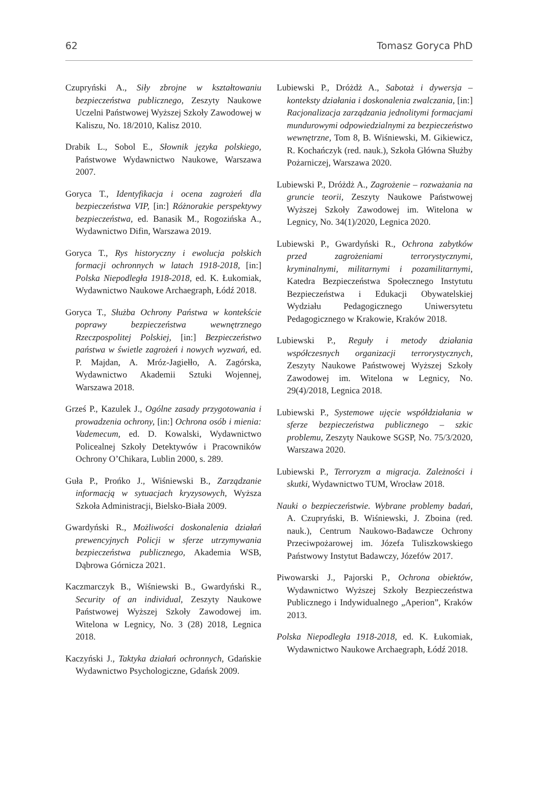62 Tomasz Goryca PhD
Czupryński A., Siły zbrojne w kształtowaniu bezpieczeństwa publicznego, Zeszyty Naukowe Uczelni Państwowej Wyższej Szkoły Zawodowej w Kaliszu, No. 18/2010, Kalisz 2010.
Drabik L., Sobol E., Słownik języka polskiego, Państwowe Wydawnictwo Naukowe, Warszawa 2007.
Goryca T., Identyfikacja i ocena zagrożeń dla bezpieczeństwa VIP, [in:] Różnorakie perspektywy bezpieczeństwa, ed. Banasik M., Rogozińska A., Wydawnictwo Difin, Warszawa 2019.
Goryca T., Rys historyczny i ewolucja polskich formacji ochronnych w latach 1918-2018, [in:] Polska Niepodległa 1918-2018, ed. K. Łukomiak, Wydawnictwo Naukowe Archaegraph, Łódź 2018.
Goryca T., Służba Ochrony Państwa w kontekście poprawy bezpieczeństwa wewnętrznego Rzeczpospolitej Polskiej, [in:] Bezpieczeństwo państwa w świetle zagrożeń i nowych wyzwań, ed. P. Majdan, A. Mróz-Jagiełło, A. Zagórska, Wydawnictwo Akademii Sztuki Wojennej, Warszawa 2018.
Grześ P., Kazulek J., Ogólne zasady przygotowania i prowadzenia ochrony, [in:] Ochrona osób i mienia: Vademecum, ed. D. Kowalski, Wydawnictwo Policealnej Szkoły Detektywów i Pracowników Ochrony O’Chikara, Lublin 2000, s. 289.
Guła P., Prońko J., Wiśniewski B., Zarządzanie informacją w sytuacjach kryzysowych, Wyższa Szkoła Administracji, Bielsko-Biała 2009.
Gwardyński R., Możliwości doskonalenia działań prewencyjnych Policji w sferze utrzymywania bezpieczeństwa publicznego, Akademia WSB, Dąbrowa Górnicza 2021.
Kaczmarczyk B., Wiśniewski B., Gwardyński R., Security of an individual, Zeszyty Naukowe Państwowej Wyższej Szkoły Zawodowej im. Witelona w Legnicy, No. 3 (28) 2018, Legnica 2018.
Kaczyński J., Taktyka działań ochronnych, Gdańskie Wydawnictwo Psychologiczne, Gdańsk 2009.
Lubiewski P., Dróżdż A., Sabotaż i dywersja – konteksty działania i doskonalenia zwalczania, [in:] Racjonalizacja zarządzania jednolitymi formacjami mundurowymi odpowiedzialnymi za bezpieczeństwo wewnętrzne, Tom 8, B. Wiśniewski, M. Gikiewicz, R. Kochańczyk (red. nauk.), Szkoła Główna Służby Pożarniczej, Warszawa 2020.
Lubiewski P., Dróżdż A., Zagrożenie – rozważania na gruncie teorii, Zeszyty Naukowe Państwowej Wyższej Szkoły Zawodowej im. Witelona w Legnicy, No. 34(1)/2020, Legnica 2020.
Lubiewski P., Gwardyński R., Ochrona zabytków przed zagrożeniami terrorystycznymi, kryminalnymi, militarnymi i pozamilitarnymi, Katedra Bezpieczeństwa Społecznego Instytutu Bezpieczeństwa i Edukacji Obywatelskiej Wydziału Pedagogicznego Uniwersytetu Pedagogicznego w Krakowie, Kraków 2018.
Lubiewski P., Reguły i metody działania współczesnych organizacji terrorystycznych, Zeszyty Naukowe Państwowej Wyższej Szkoły Zawodowej im. Witelona w Legnicy, No. 29(4)/2018, Legnica 2018.
Lubiewski P., Systemowe ujęcie współdziałania w sferze bezpieczeństwa publicznego – szkic problemu, Zeszyty Naukowe SGSP, No. 75/3/2020, Warszawa 2020.
Lubiewski P., Terroryzm a migracja. Zależności i skutki, Wydawnictwo TUM, Wrocław 2018.
Nauki o bezpieczeństwie. Wybrane problemy badań, A. Czupryński, B. Wiśniewski, J. Zboina (red. nauk.), Centrum Naukowo-Badawcze Ochrony Przeciwpożarowej im. Józefa Tuliszkowskiego Państwowy Instytut Badawczy, Józefów 2017.
Piwowarski J., Pajorski P., Ochrona obiektów, Wydawnictwo Wyższej Szkoły Bezpieczeństwa Publicznego i Indywidualnego „Aperion”, Kraków 2013.
Polska Niepodległa 1918-2018, ed. K. Łukomiak, Wydawnictwo Naukowe Archaegraph, Łódź 2018.